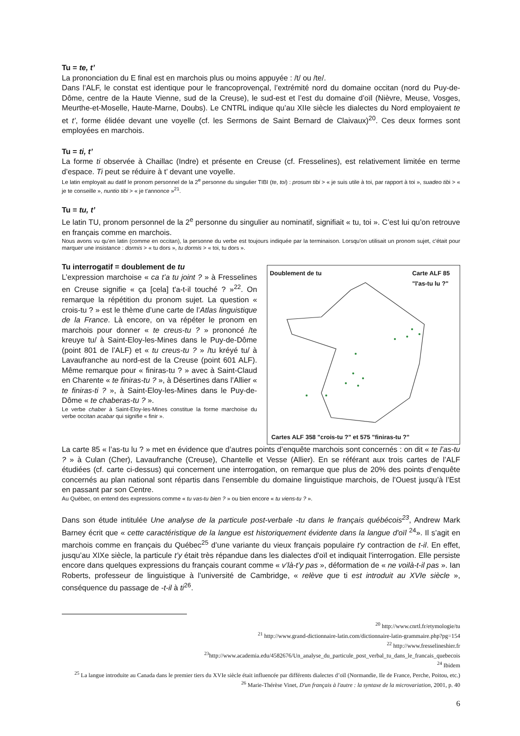Tu = te, t’
La prononciation du E final est en marchois plus ou moins appuyée : /t/ ou /te/.
Dans l’ALF, le constat est identique pour le francoprovençal, l’extrémité nord du domaine occitan (nord du Puy-de-Dôme, centre de la Haute Vienne, sud de la Creuse), le sud-est et l’est du domaine d’oïl (Nièvre, Meuse, Vosges, Meurthe-et-Moselle, Haute-Marne, Doubs). Le CNTRL indique qu’au XIIe siècle les dialectes du Nord employaient te et t’, forme élidée devant une voyelle (cf. les Sermons de Saint Bernard de Claivaux)<sup>20</sup>. Ces deux formes sont employées en marchois.
Tu = ti, t’
La forme ti observée à Chaillac (Indre) et présente en Creuse (cf. Fresselines), est relativement limitée en terme d’espace. Ti peut se réduire à t’ devant une voyelle.
Le latin employait au datif le pronom personnel de la 2<sup>e</sup> personne du singulier TIBI (te, toi) : prosum tibi > « je suis utile à toi, par rapport à toi », suadeo tibi > « je te conseille », nuntio tibi > « je t'annonce »<sup>21</sup>.
Tu = tu, t’
Le latin TU, pronom personnel de la 2<sup>e</sup> personne du singulier au nominatif, signifiait « tu, toi ». C’est lui qu’on retrouve en français comme en marchois.
Nous avons vu qu’en latin (comme en occitan), la personne du verbe est toujours indiquée par la terminaison. Lorsqu'on utilisait un pronom sujet, c'était pour marquer une insistance : dormis > « tu dors », tu dormis > « toi, tu dors ».
Tu interrogatif = doublement de tu
L’expression marchoise « ca t’a tu joint ? » à Fresselines en Creuse signifie « ça [cela] t'a-t-il touché ? »<sup>22</sup>. On remarque la répétition du pronom sujet. La question « crois-tu ? » est le thème d’une carte de l’Atlas linguistique de la France. Là encore, on va répéter le pronom en marchois pour donner « te creus-tu ? » prononcé /te kreuye tu/ à Saint-Eloy-les-Mines dans le Puy-de-Dôme (point 801 de l’ALF) et « tu creus-tu ? » /tu kréyé tu/ à Lavaufranche au nord-est de la Creuse (point 601 ALF). Même remarque pour « finiras-tu ? » avec à Saint-Claud en Charente « te finiras-tu ? », à Désertines dans l’Allier « te finiras-ti ? », à Saint-Eloy-les-Mines dans le Puy-de-Dôme « te chaberas-tu ? ».
Le verbe chaber à Saint-Eloy-les-Mines constitue la forme marchoise du verbe occitan acabar qui signifie « finir ».
Doublement de tu
Carte ALF 85
"l'as-tu lu ?"
Cartes ALF 358 "crois-tu ?" et 575 "finiras-tu ?"
La carte 85 « l’as-tu lu ? » met en évidence que d’autres points d’enquête marchois sont concernés : on dit « te l’as-tu ? » à Culan (Cher), Lavaufranche (Creuse), Chantelle et Vesse (Allier). En se référant aux trois cartes de l’ALF étudiées (cf. carte ci-dessus) qui concernent une interrogation, on remarque que plus de 20% des points d’enquête concernés au plan national sont répartis dans l’ensemble du domaine linguistique marchois, de l’Ouest jusqu’à l’Est en passant par son Centre.
Au Québec, on entend des expressions comme « tu vas-tu bien ? » ou bien encore « tu viens-tu ? ».
Dans son étude intitulée Une analyse de la particule post-verbale -tu dans le français québécois<sup>23</sup>, Andrew Mark Barney écrit que « cette caractéristique de la langue est historiquement évidente dans la langue d'oïl <sup>24</sup>». Il s’agit en marchois comme en français du Québec<sup>25</sup> d’une variante du vieux français populaire t'y contraction de t-il. En effet, jusqu’au XIXe siècle, la particule t’y était très répandue dans les dialectes d'oïl et indiquait l'interrogation. Elle persiste encore dans quelques expressions du français courant comme « v’là-t’y pas », déformation de « ne voilà-t-il pas ». Ian Roberts, professeur de linguistique à l’université de Cambridge, « relève que ti est introduit au XVIe siècle », conséquence du passage de -t-il à ti<sup>26</sup>.
<sup>20</sup> http://www.cnrtl.fr/etymologie/tu
<sup>21</sup> http://www.grand-dictionnaire-latin.com/dictionnaire-latin-grammaire.php?pg=154
<sup>22</sup> http://www.fresselineshier.fr
<sup>23</sup> http://www.academia.edu/4582676/Un_analyse_du_particule_post_verbal_tu_dans_le_francais_quebecois
<sup>24</sup> Ibidem
<sup>25</sup> La langue introduite au Canada dans le premier tiers du XVIe siècle était influencée par différents dialectes d’oïl (Normandie, Ile de France, Perche, Poitou, etc.)
<sup>26</sup> Marie-Thérèse Vinet, D'un français à l'autre : la syntaxe de la microvariation, 2001, p. 40
6